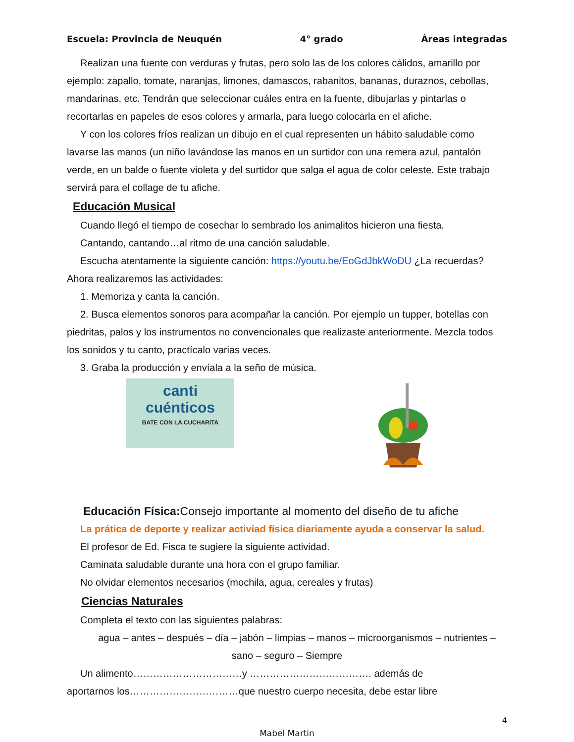Escuela: Provincia de Neuquén 4° grado Áreas integradas
Realizan una fuente con verduras y frutas, pero solo las de los colores cálidos, amarillo por
ejemplo: zapallo, tomate, naranjas, limones, damascos, rabanitos, bananas, duraznos, cebollas, mandarinas, etc. Tendrán que seleccionar cuáles entra en la fuente, dibujarlas y pintarlas o recortarlas en papeles de esos colores y armarla, para luego colocarla en el afiche.
Y con los colores fríos realizan un dibujo en el cual representen un hábito saludable como
lavarse las manos (un niño lavándose las manos en un surtidor con una remera azul, pantalón verde, en un balde o fuente violeta y del surtidor que salga el agua de color celeste. Este trabajo servirá para el collage de tu afiche.
Educación Musical
Cuando llegó el tiempo de cosechar lo sembrado los animalitos hicieron una fiesta.
Cantando, cantando…al ritmo de una canción saludable.
Escucha atentamente la siguiente canción: https://youtu.be/EoGdJbkWoDU ¿La recuerdas?
Ahora realizaremos las actividades:
1. Memoriza y canta la canción.
2. Busca elementos sonoros para acompañar la canción. Por ejemplo un tupper, botellas con
piedritas, palos y los instrumentos no convencionales que realizaste anteriormente. Mezcla todos los sonidos y tu canto, practícalo varias veces.
3. Graba la producción y envíala a la seño de música.
canti
cuénticos
BATE CON LA CUCHARITA
Educación Física: Consejo importante al momento del diseño de tu afiche
La prática de deporte y realizar activiad física diariamente ayuda a conservar la salud.
El profesor de Ed. Fisca te sugiere la siguiente actividad.
Caminata saludable durante una hora con el grupo familiar.
No olvidar elementos necesarios (mochila, agua, cereales y frutas)
Ciencias Naturales
Completa el texto con las siguientes palabras:
agua – antes – después – día – jabón – limpias – manos – microorganismos – nutrientes –
sano – seguro – Siempre
Un alimento……………………………y ………………………………. además de
aportarnos los……………………………que nuestro cuerpo necesita, debe estar libre
4
Mabel Martin